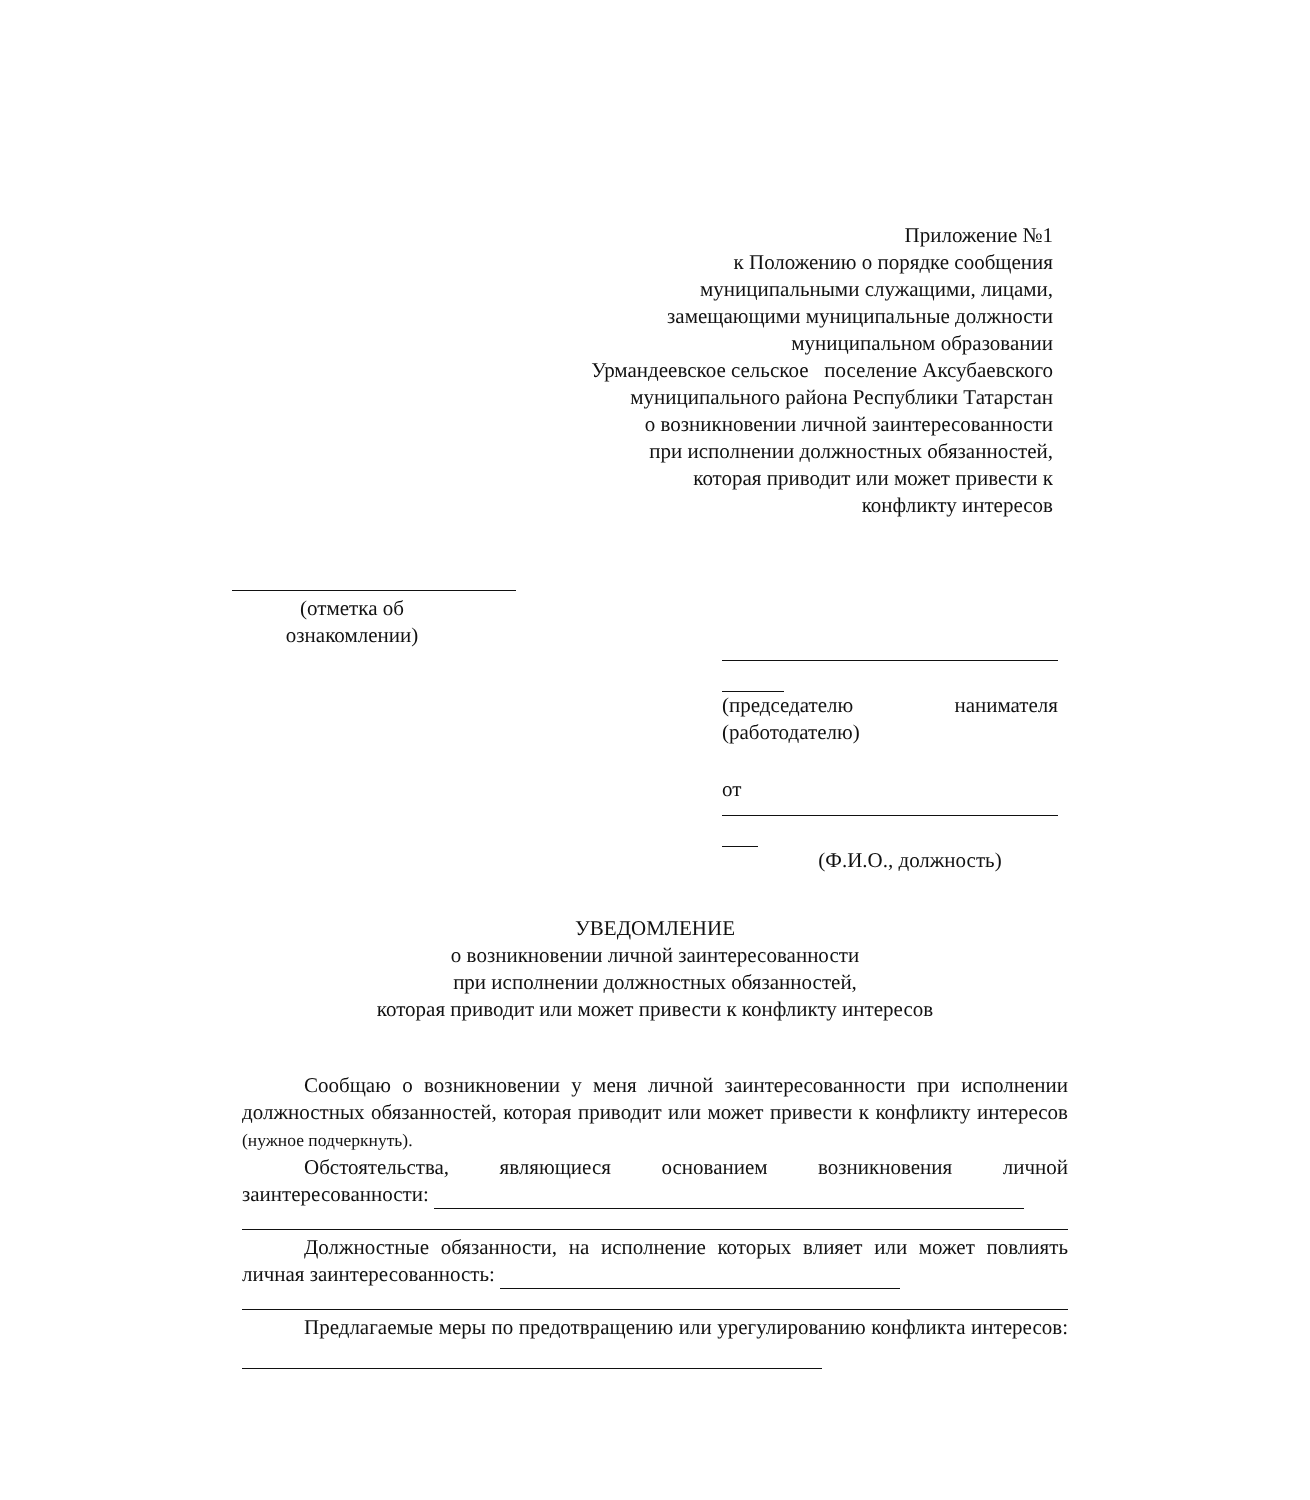Приложение №1
к Положению о порядке сообщения
муниципальными служащими, лицами,
замещающими муниципальные должности
муниципальном образовании
Урмандеевское сельское поселение Аксубаевского
муниципального района Республики Татарстан
о возникновении личной заинтересованности
при исполнении должностных обязанностей,
которая приводит или может привести к
конфликту интересов
(отметка об ознакомлении)
(председателю нанимателя
(работодателю)
от
(Ф.И.О., должность)
УВЕДОМЛЕНИЕ
о возникновении личной заинтересованности
при исполнении должностных обязанностей,
которая приводит или может привести к конфликту интересов
Сообщаю о возникновении у меня личной заинтересованности при исполнении должностных обязанностей, которая приводит или может привести к конфликту интересов (нужное подчеркнуть).
Обстоятельства, являющиеся основанием возникновения личной заинтересованности:
Должностные обязанности, на исполнение которых влияет или может повлиять личная заинтересованность:
Предлагаемые меры по предотвращению или урегулированию конфликта интересов: